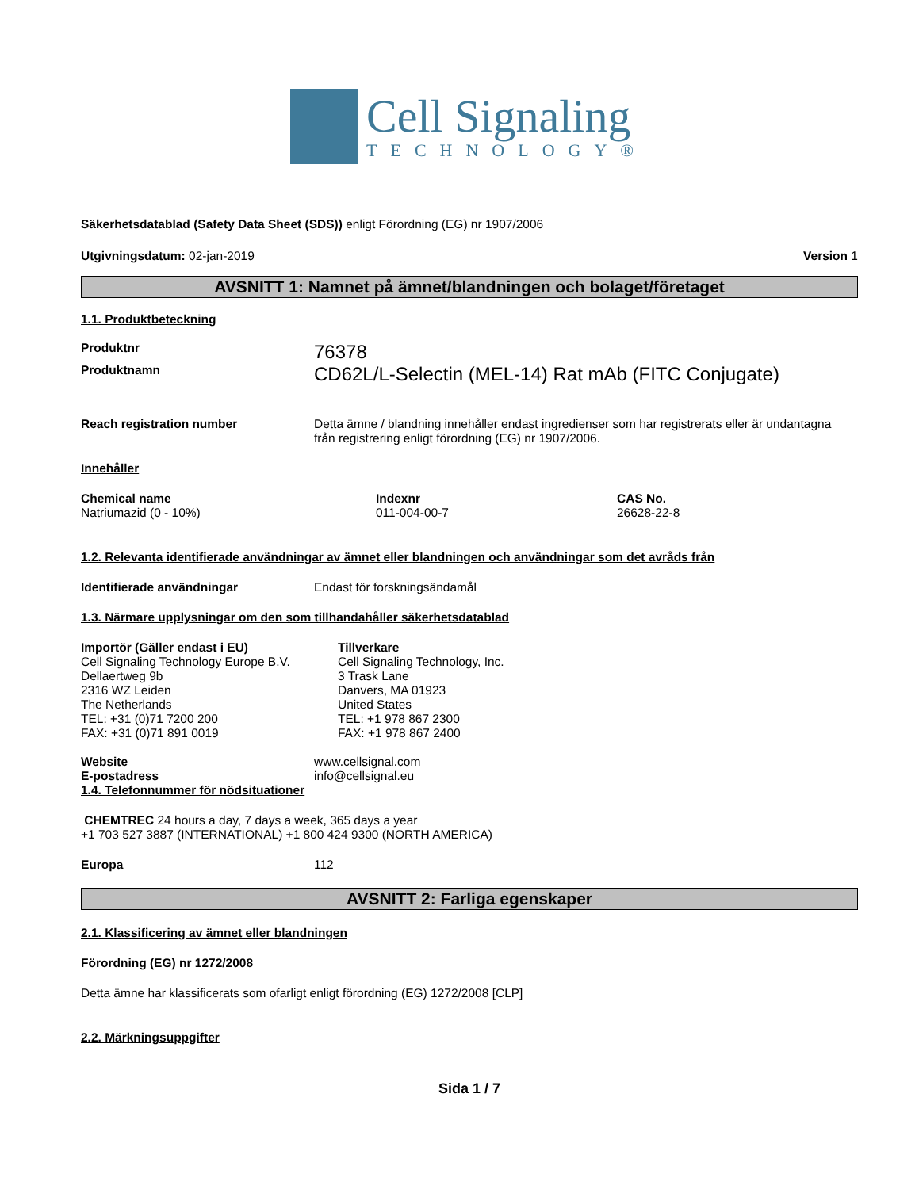Cell Signaling
TECHNOLOGY®
Säkerhetsdatablad (Safety Data Sheet (SDS)) enligt Förordning (EG) nr 1907/2006
Utgivningsdatum: 02-jan-2019 Version 1
AVSNITT 1: Namnet på ämnet/blandningen och bolaget/företaget
1.1. Produktbeteckning
Produktnr 76378
Produktnamn CD62L/L-Selectin (MEL-14) Rat mAb (FITC Conjugate)
Reach registration number Detta ämne / blandning innehåller endast ingredienser som har registrerats eller är undantagna från registrering enligt förordning (EG) nr 1907/2006.
Innehåller
Chemical name
Natriumazid (0 - 10%) Indexnr
011-004-00-7 CAS No.
26628-22-8
1.2. Relevanta identifierade användningar av ämnet eller blandningen och användningar som det avråds från
Identifierade användningar Endast för forskningsändamål
1.3. Närmare upplysningar om den som tillhandahåller säkerhetsdatablad
Importör (Gäller endast i EU)
Cell Signaling Technology Europe B.V.
Dellaertweg 9b
2316 WZ Leiden
The Netherlands
TEL: +31 (0)71 7200 200
FAX: +31 (0)71 891 0019 Tillverkare
Cell Signaling Technology, Inc.
3 Trask Lane
Danvers, MA 01923
United States
TEL: +1 978 867 2300
FAX: +1 978 867 2400
Website www.cellsignal.com
E-postadress info@cellsignal.eu
1.4. Telefonnummer för nödsituationer
CHEMTREC 24 hours a day, 7 days a week, 365 days a year
+1 703 527 3887 (INTERNATIONAL) +1 800 424 9300 (NORTH AMERICA)
Europa 112
AVSNITT 2: Farliga egenskaper
2.1. Klassificering av ämnet eller blandningen
Förordning (EG) nr 1272/2008
Detta ämne har klassificerats som ofarligt enligt förordning (EG) 1272/2008 [CLP]
2.2. Märkningsuppgifter
Sida 1 / 7